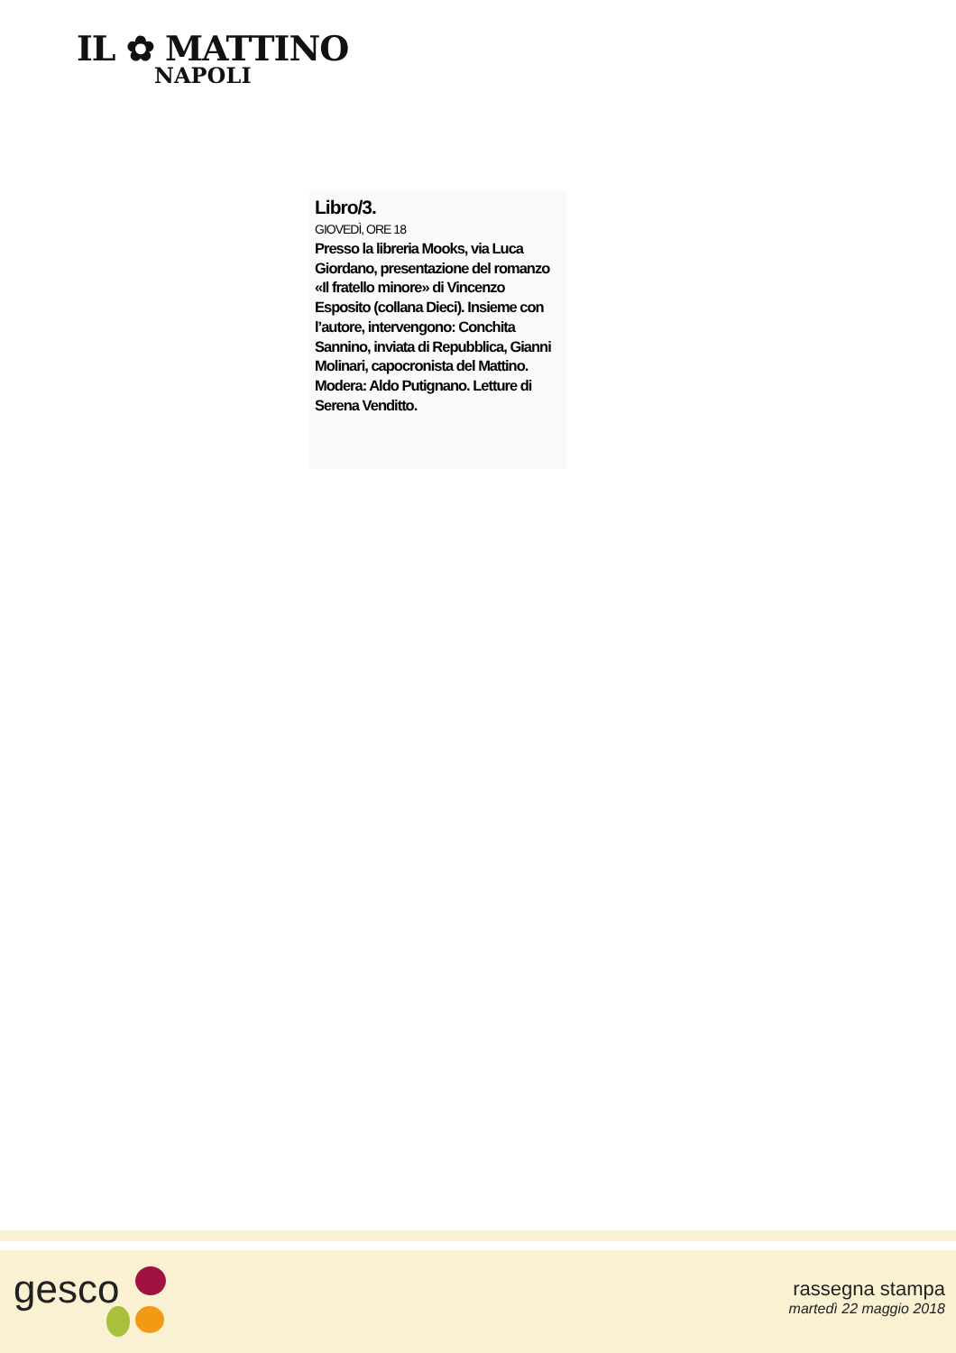IL ✿ MATTINO
NAPOLI
Libro/3.
GIOVEDÌ, ORE 18
Presso la libreria Mooks, via Luca Giordano, presentazione del romanzo «Il fratello minore» di Vincenzo Esposito (collana Dieci). Insieme con l’autore, intervengono: Conchita Sannino, inviata di Repubblica, Gianni Molinari, capocronista del Mattino. Modera: Aldo Putignano. Letture di Serena Venditto.
gesco
rassegna stampa
martedì 22 maggio 2018